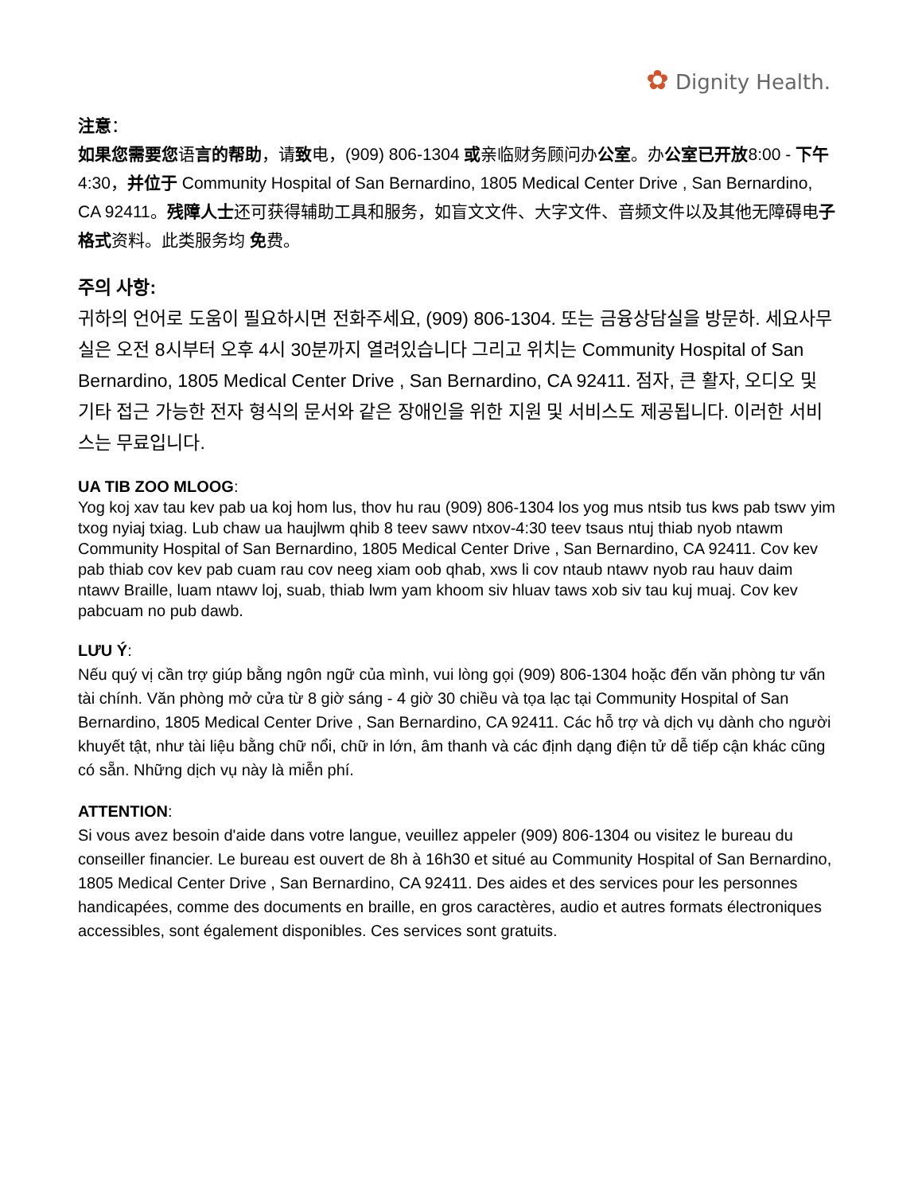✿ Dignity Health.
注意：
如果您需要您语言的帮助，请致电，(909) 806-1304 或亲临财务顾问办公室。办公室已开放8:00 - 下午 4:30，并位于 Community Hospital of San Bernardino, 1805 Medical Center Drive , San Bernardino, CA 92411。残障人士还可获得辅助工具和服务，如盲文文件、大字文件、音频文件以及其他无障碍电子格式资料。此类服务均 免费。
주의 사항:
귀하의 언어로 도움이 필요하시면 전화주세요, (909) 806-1304. 또는 금융상담실을 방문하. 세요사무실은 오전 8시부터 오후 4시 30분까지 열려있습니다 그리고 위치는 Community Hospital of San Bernardino, 1805 Medical Center Drive , San Bernardino, CA 92411. 점자, 큰 활자, 오디오 및 기타 접근 가능한 전자 형식의 문서와 같은 장애인을 위한 지원 및 서비스도 제공됩니다. 이러한 서비스는 무료입니다.
UA TIB ZOO MLOOG:
Yog koj xav tau kev pab ua koj hom lus, thov hu rau (909) 806-1304 los yog mus ntsib tus kws pab tswv yim txog nyiaj txiag. Lub chaw ua haujlwm qhib 8 teev sawv ntxov-4:30 teev tsaus ntuj thiab nyob ntawm Community Hospital of San Bernardino, 1805 Medical Center Drive , San Bernardino, CA 92411. Cov kev pab thiab cov kev pab cuam rau cov neeg xiam oob qhab, xws li cov ntaub ntawv nyob rau hauv daim ntawv Braille, luam ntawv loj, suab, thiab lwm yam khoom siv hluav taws xob siv tau kuj muaj. Cov kev pabcuam no pub dawb.
LƯU Ý:
Nếu quý vị cần trợ giúp bằng ngôn ngữ của mình, vui lòng gọi (909) 806-1304 hoặc đến văn phòng tư vấn tài chính. Văn phòng mở cửa từ 8 giờ sáng - 4 giờ 30 chiều và tọa lạc tại Community Hospital of San Bernardino, 1805 Medical Center Drive , San Bernardino, CA 92411. Các hỗ trợ và dịch vụ dành cho người khuyết tật, như tài liệu bằng chữ nổi, chữ in lớn, âm thanh và các định dạng điện tử dễ tiếp cận khác cũng có sẵn. Những dịch vụ này là miễn phí.
ATTENTION:
Si vous avez besoin d'aide dans votre langue, veuillez appeler (909) 806-1304 ou visitez le bureau du conseiller financier. Le bureau est ouvert de 8h à 16h30 et situé au Community Hospital of San Bernardino, 1805 Medical Center Drive , San Bernardino, CA 92411. Des aides et des services pour les personnes handicapées, comme des documents en braille, en gros caractères, audio et autres formats électroniques accessibles, sont également disponibles. Ces services sont gratuits.